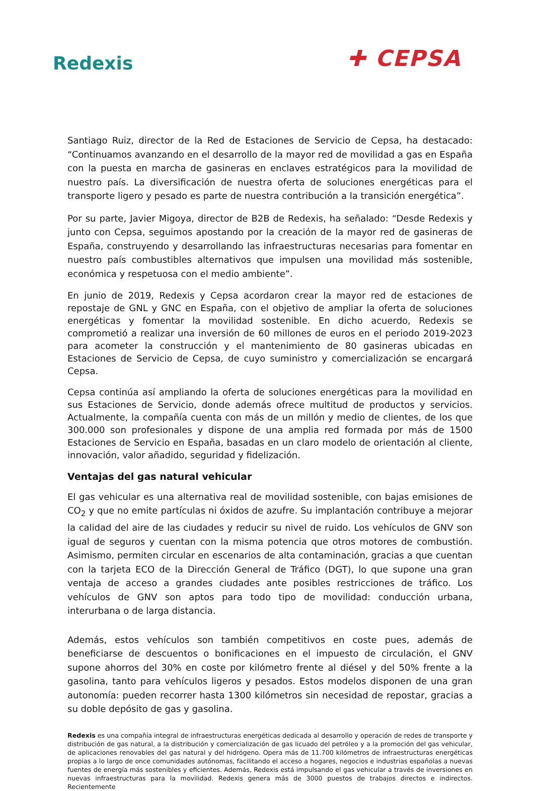Redexis
✚ CEPSA
Santiago Ruiz, director de la Red de Estaciones de Servicio de Cepsa, ha destacado: “Continuamos avanzando en el desarrollo de la mayor red de movilidad a gas en España con la puesta en marcha de gasineras en enclaves estratégicos para la movilidad de nuestro país. La diversificación de nuestra oferta de soluciones energéticas para el transporte ligero y pesado es parte de nuestra contribución a la transición energética”.
Por su parte, Javier Migoya, director de B2B de Redexis, ha señalado: “Desde Redexis y junto con Cepsa, seguimos apostando por la creación de la mayor red de gasineras de España, construyendo y desarrollando las infraestructuras necesarias para fomentar en nuestro país combustibles alternativos que impulsen una movilidad más sostenible, económica y respetuosa con el medio ambiente”.
En junio de 2019, Redexis y Cepsa acordaron crear la mayor red de estaciones de repostaje de GNL y GNC en España, con el objetivo de ampliar la oferta de soluciones energéticas y fomentar la movilidad sostenible. En dicho acuerdo, Redexis se comprometió a realizar una inversión de 60 millones de euros en el periodo 2019-2023 para acometer la construcción y el mantenimiento de 80 gasineras ubicadas en Estaciones de Servicio de Cepsa, de cuyo suministro y comercialización se encargará Cepsa.
Cepsa continúa así ampliando la oferta de soluciones energéticas para la movilidad en sus Estaciones de Servicio, donde además ofrece multitud de productos y servicios. Actualmente, la compañía cuenta con más de un millón y medio de clientes, de los que 300.000 son profesionales y dispone de una amplia red formada por más de 1500 Estaciones de Servicio en España, basadas en un claro modelo de orientación al cliente, innovación, valor añadido, seguridad y fidelización.
Ventajas del gas natural vehicular
El gas vehicular es una alternativa real de movilidad sostenible, con bajas emisiones de CO<sub>2</sub> y que no emite partículas ni óxidos de azufre. Su implantación contribuye a mejorar la calidad del aire de las ciudades y reducir su nivel de ruido. Los vehículos de GNV son igual de seguros y cuentan con la misma potencia que otros motores de combustión. Asimismo, permiten circular en escenarios de alta contaminación, gracias a que cuentan con la tarjeta ECO de la Dirección General de Tráfico (DGT), lo que supone una gran ventaja de acceso a grandes ciudades ante posibles restricciones de tráfico. Los vehículos de GNV son aptos para todo tipo de movilidad: conducción urbana, interurbana o de larga distancia.
Además, estos vehículos son también competitivos en coste pues, además de beneficiarse de descuentos o bonificaciones en el impuesto de circulación, el GNV supone ahorros del 30% en coste por kilómetro frente al diésel y del 50% frente a la gasolina, tanto para vehículos ligeros y pesados. Estos modelos disponen de una gran autonomía: pueden recorrer hasta 1300 kilómetros sin necesidad de repostar, gracias a su doble depósito de gas y gasolina.
Redexis es una compañía integral de infraestructuras energéticas dedicada al desarrollo y operación de redes de transporte y distribución de gas natural, a la distribución y comercialización de gas licuado del petróleo y a la promoción del gas vehicular, de aplicaciones renovables del gas natural y del hidrógeno. Opera más de 11.700 kilómetros de infraestructuras energéticas propias a lo largo de once comunidades autónomas, facilitando el acceso a hogares, negocios e industrias españolas a nuevas fuentes de energía más sostenibles y eficientes. Además, Redexis está impulsando el gas vehicular a través de inversiones en nuevas infraestructuras para la movilidad. Redexis genera más de 3000 puestos de trabajos directos e indirectos. Recientemente